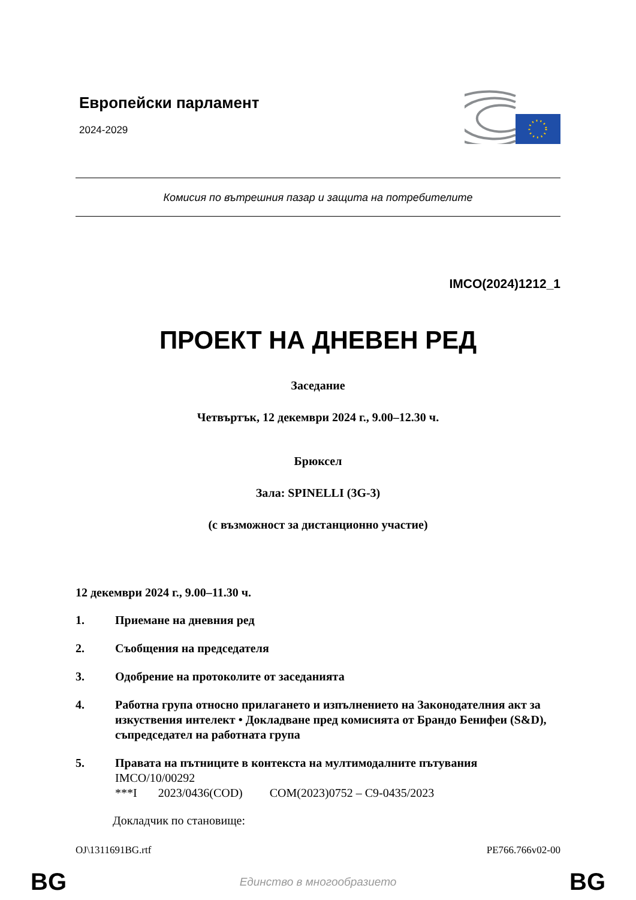Европейски парламент
2024-2029
Комисия по вътрешния пазар и защита на потребителите
IMCO(2024)1212_1
ПРОЕКТ НА ДНЕВЕН РЕД
Заседание
Четвъртък, 12 декември 2024 г., 9.00–12.30 ч.
Брюксел
Зала: SPINELLI (3G-3)
(с възможност за дистанционно участие)
12 декември 2024 г., 9.00–11.30 ч.
1. Приемане на дневния ред
2. Съобщения на председателя
3. Одобрение на протоколите от заседанията
4. Работна група относно прилагането и изпълнението на Законодателния акт за изкуствения интелект • Докладване пред комисията от Брандо Бенифеи (S&D), съпредседател на работната група
5. Правата на пътниците в контекста на мултимодалните пътувания
IMCO/10/00292
***I 2023/0436(COD) COM(2023)0752 – C9-0435/2023
Докладчик по становище:
OJ\1311691BG.rtf PE766.766v02-00
BG Единство в многообразието BG